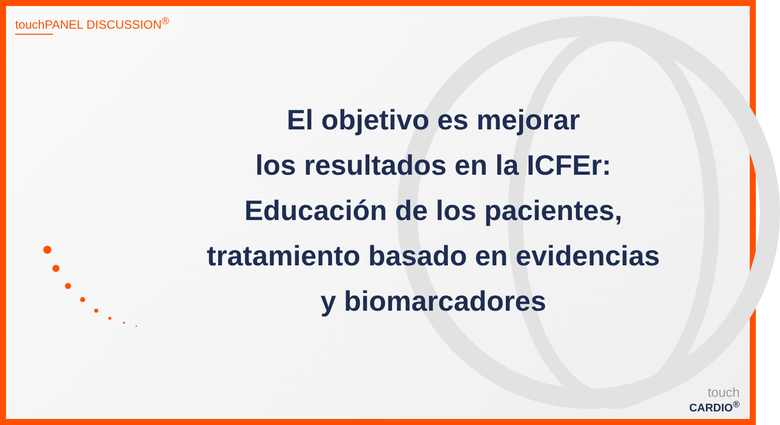touchPANEL DISCUSSION<sup>®</sup>
El objetivo es mejorar
los resultados en la ICFEr:
Educación de los pacientes,
tratamiento basado en evidencias
y biomarcadores
touch
CARDIO<sup>®</sup>